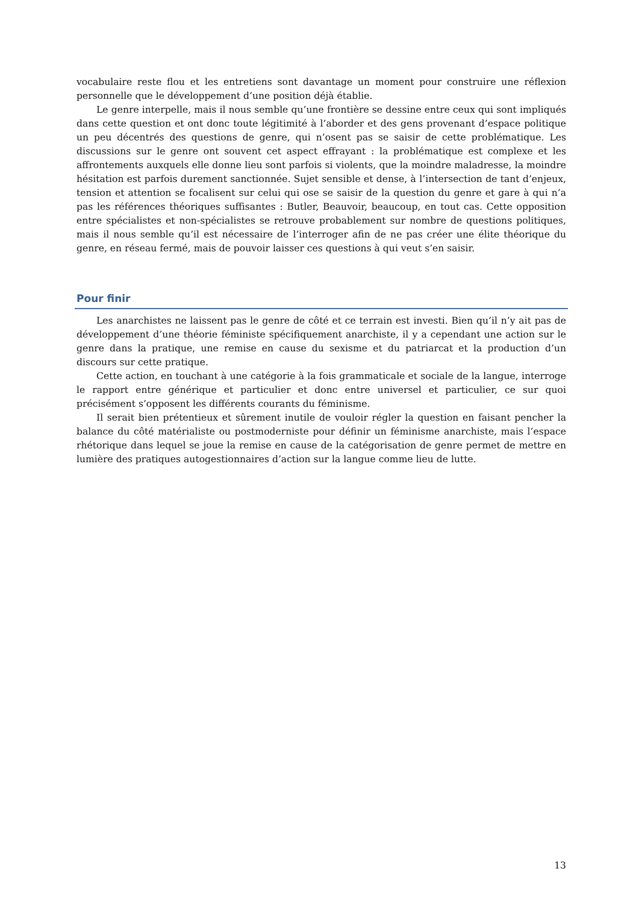vocabulaire reste flou et les entretiens sont davantage un moment pour construire une réflexion personnelle que le développement d’une position déjà établie.
Le genre interpelle, mais il nous semble qu’une frontière se dessine entre ceux qui sont impliqués dans cette question et ont donc toute légitimité à l’aborder et des gens provenant d’espace politique un peu décentrés des questions de genre, qui n’osent pas se saisir de cette problématique. Les discussions sur le genre ont souvent cet aspect effrayant : la problématique est complexe et les affrontements auxquels elle donne lieu sont parfois si violents, que la moindre maladresse, la moindre hésitation est parfois durement sanctionnée. Sujet sensible et dense, à l’intersection de tant d’enjeux, tension et attention se focalisent sur celui qui ose se saisir de la question du genre et gare à qui n’a pas les références théoriques suffisantes : Butler, Beauvoir, beaucoup, en tout cas. Cette opposition entre spécialistes et non-spécialistes se retrouve probablement sur nombre de questions politiques, mais il nous semble qu’il est nécessaire de l’interroger afin de ne pas créer une élite théorique du genre, en réseau fermé, mais de pouvoir laisser ces questions à qui veut s’en saisir.
Pour finir
Les anarchistes ne laissent pas le genre de côté et ce terrain est investi. Bien qu’il n’y ait pas de développement d’une théorie féministe spécifiquement anarchiste, il y a cependant une action sur le genre dans la pratique, une remise en cause du sexisme et du patriarcat et la production d’un discours sur cette pratique.
Cette action, en touchant à une catégorie à la fois grammaticale et sociale de la langue, interroge le rapport entre générique et particulier et donc entre universel et particulier, ce sur quoi précisément s’opposent les différents courants du féminisme.
Il serait bien prétentieux et sûrement inutile de vouloir régler la question en faisant pencher la balance du côté matérialiste ou postmoderniste pour définir un féminisme anarchiste, mais l’espace rhétorique dans lequel se joue la remise en cause de la catégorisation de genre permet de mettre en lumière des pratiques autogestionnaires d’action sur la langue comme lieu de lutte.
13